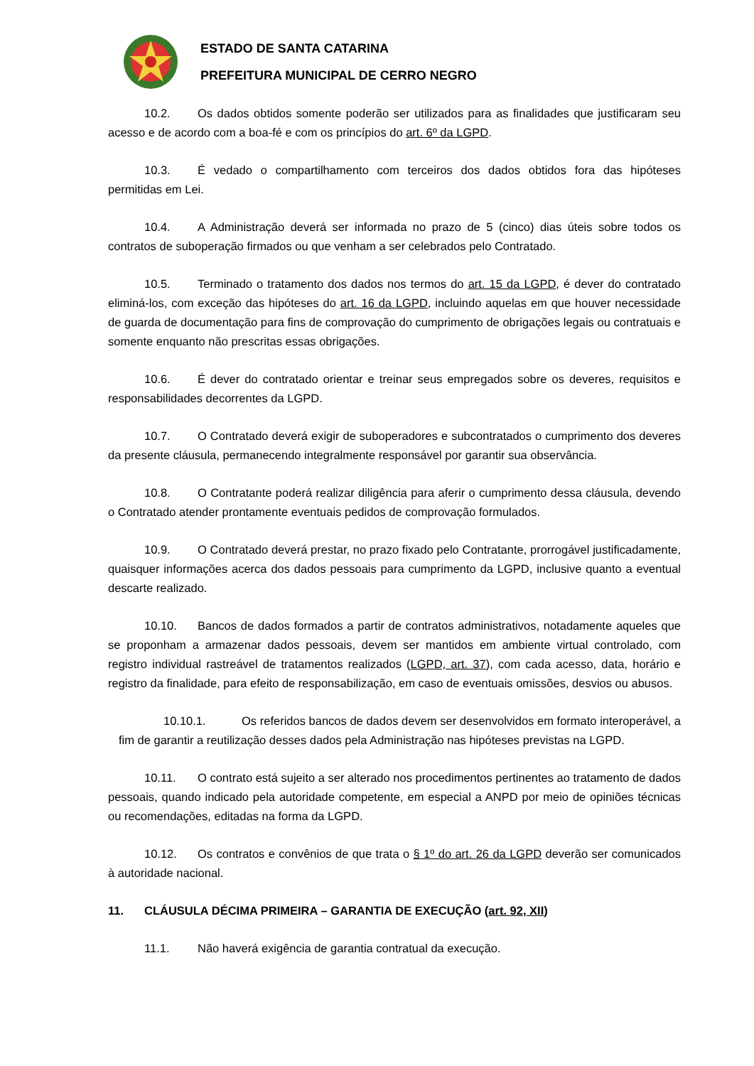ESTADO DE SANTA CATARINA
PREFEITURA MUNICIPAL DE CERRO NEGRO
10.2. Os dados obtidos somente poderão ser utilizados para as finalidades que justificaram seu acesso e de acordo com a boa-fé e com os princípios do art. 6º da LGPD.
10.3. É vedado o compartilhamento com terceiros dos dados obtidos fora das hipóteses permitidas em Lei.
10.4. A Administração deverá ser informada no prazo de 5 (cinco) dias úteis sobre todos os contratos de suboperação firmados ou que venham a ser celebrados pelo Contratado.
10.5. Terminado o tratamento dos dados nos termos do art. 15 da LGPD, é dever do contratado eliminá-los, com exceção das hipóteses do art. 16 da LGPD, incluindo aquelas em que houver necessidade de guarda de documentação para fins de comprovação do cumprimento de obrigações legais ou contratuais e somente enquanto não prescritas essas obrigações.
10.6. É dever do contratado orientar e treinar seus empregados sobre os deveres, requisitos e responsabilidades decorrentes da LGPD.
10.7. O Contratado deverá exigir de suboperadores e subcontratados o cumprimento dos deveres da presente cláusula, permanecendo integralmente responsável por garantir sua observância.
10.8. O Contratante poderá realizar diligência para aferir o cumprimento dessa cláusula, devendo o Contratado atender prontamente eventuais pedidos de comprovação formulados.
10.9. O Contratado deverá prestar, no prazo fixado pelo Contratante, prorrogável justificadamente, quaisquer informações acerca dos dados pessoais para cumprimento da LGPD, inclusive quanto a eventual descarte realizado.
10.10. Bancos de dados formados a partir de contratos administrativos, notadamente aqueles que se proponham a armazenar dados pessoais, devem ser mantidos em ambiente virtual controlado, com registro individual rastreável de tratamentos realizados (LGPD, art. 37), com cada acesso, data, horário e registro da finalidade, para efeito de responsabilização, em caso de eventuais omissões, desvios ou abusos.
10.10.1. Os referidos bancos de dados devem ser desenvolvidos em formato interoperável, a fim de garantir a reutilização desses dados pela Administração nas hipóteses previstas na LGPD.
10.11. O contrato está sujeito a ser alterado nos procedimentos pertinentes ao tratamento de dados pessoais, quando indicado pela autoridade competente, em especial a ANPD por meio de opiniões técnicas ou recomendações, editadas na forma da LGPD.
10.12. Os contratos e convênios de que trata o § 1º do art. 26 da LGPD deverão ser comunicados à autoridade nacional.
11. CLÁUSULA DÉCIMA PRIMEIRA – GARANTIA DE EXECUÇÃO (art. 92, XII)
11.1. Não haverá exigência de garantia contratual da execução.